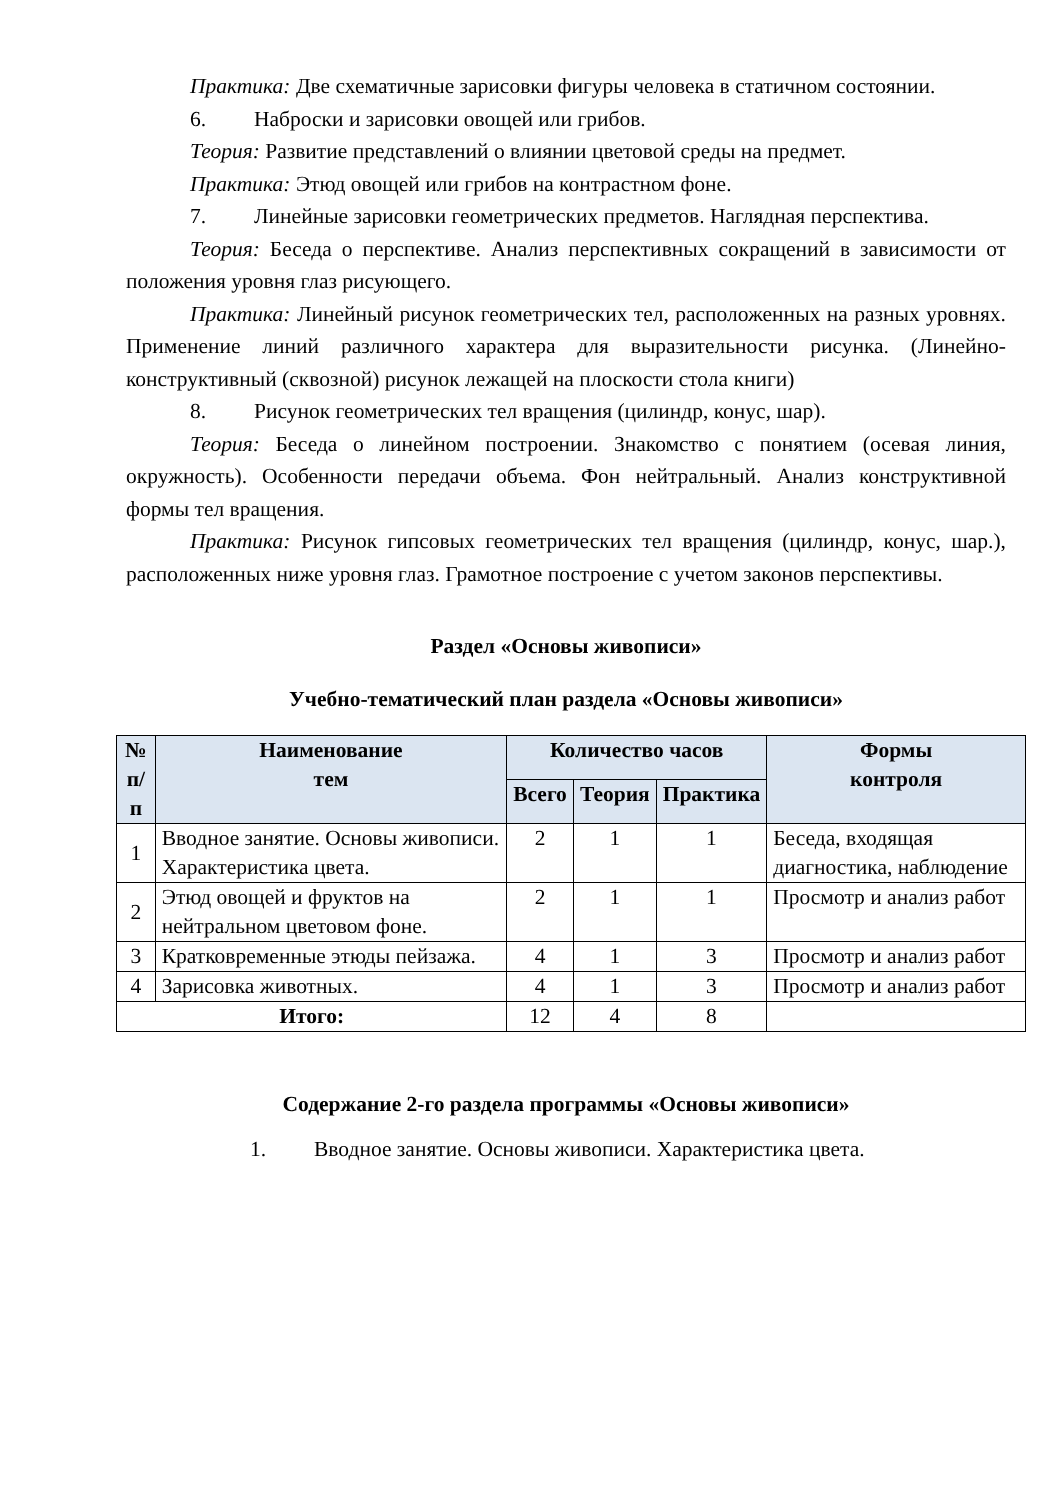Практика: Две схематичные зарисовки фигуры человека в статичном состоянии.
6. Наброски и зарисовки овощей или грибов.
Теория: Развитие представлений о влиянии цветовой среды на предмет.
Практика: Этюд овощей или грибов на контрастном фоне.
7. Линейные зарисовки геометрических предметов. Наглядная перспектива.
Теория: Беседа о перспективе. Анализ перспективных сокращений в зависимости от положения уровня глаз рисующего.
Практика: Линейный рисунок геометрических тел, расположенных на разных уровнях. Применение линий различного характера для выразительности рисунка. (Линейно-конструктивный (сквозной) рисунок лежащей на плоскости стола книги)
8. Рисунок геометрических тел вращения (цилиндр, конус, шар).
Теория: Беседа о линейном построении. Знакомство с понятием (осевая линия, окружность). Особенности передачи объема. Фон нейтральный. Анализ конструктивной формы тел вращения.
Практика: Рисунок гипсовых геометрических тел вращения (цилиндр, конус, шар.), расположенных ниже уровня глаз. Грамотное построение с учетом законов перспективы.
Раздел «Основы живописи»
Учебно-тематический план раздела «Основы живописи»
| № п/п | Наименование тем | Количество часов | | | Формы контроля |
| --- | --- | --- | --- | --- | --- |
| | | Всего | Теория | Практика | |
| 1 | Вводное занятие. Основы живописи. Характеристика цвета. | 2 | 1 | 1 | Беседа, входящая диагностика, наблюдение |
| 2 | Этюд овощей и фруктов на нейтральном цветовом фоне. | 2 | 1 | 1 | Просмотр и анализ работ |
| 3 | Кратковременные этюды пейзажа. | 4 | 1 | 3 | Просмотр и анализ работ |
| 4 | Зарисовка животных. | 4 | 1 | 3 | Просмотр и анализ работ |
| Итого: | | 12 | 4 | 8 | |
Содержание 2-го раздела программы «Основы живописи»
1. Вводное занятие. Основы живописи. Характеристика цвета.